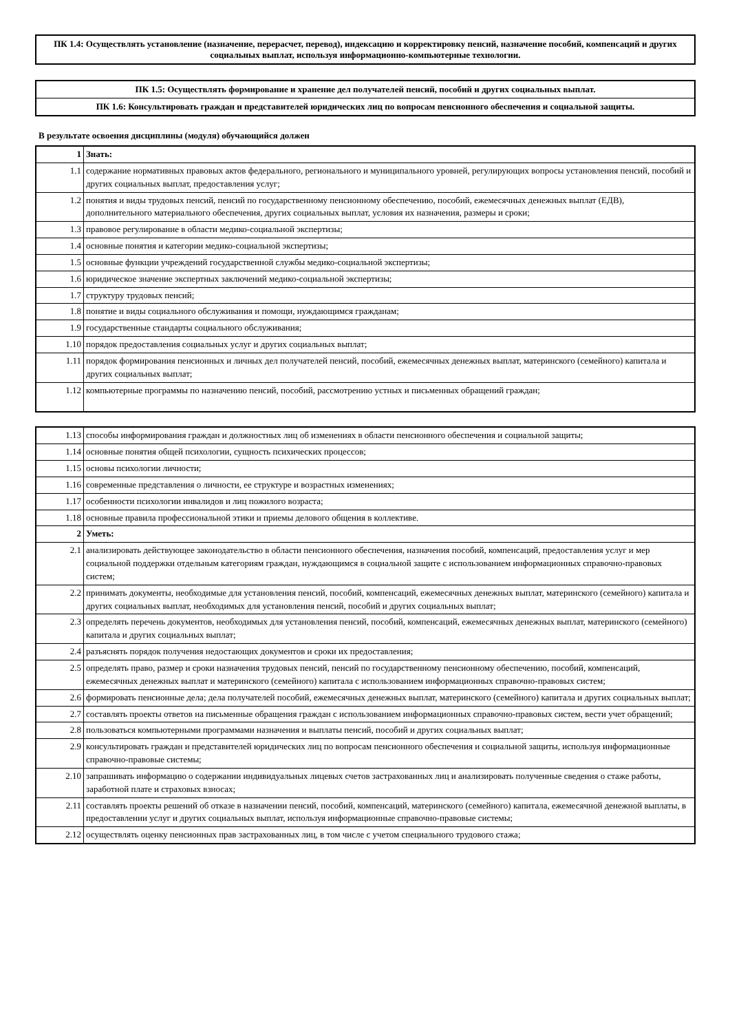ПК 1.4: Осуществлять установление (назначение, перерасчет, перевод), индексацию и корректировку пенсий, назначение пособий, компенсаций и других социальных выплат, используя информационно-компьютерные технологии.
ПК 1.5: Осуществлять формирование и хранение дел получателей пенсий, пособий и других социальных выплат.
ПК 1.6: Консультировать граждан и представителей юридических лиц по вопросам пенсионного обеспечения и социальной защиты.
В результате освоения дисциплины (модуля) обучающийся должен
| 1 | Знать: |
| 1.1 | содержание нормативных правовых актов федерального, регионального и муниципального уровней, регулирующих вопросы установления пенсий, пособий и других социальных выплат, предоставления услуг; |
| 1.2 | понятия и виды трудовых пенсий, пенсий по государственному пенсионному обеспечению, пособий, ежемесячных денежных выплат (ЕДВ), дополнительного материального обеспечения, других социальных выплат, условия их назначения, размеры и сроки; |
| 1.3 | правовое регулирование в области медико-социальной экспертизы; |
| 1.4 | основные понятия и категории медико-социальной экспертизы; |
| 1.5 | основные функции учреждений государственной службы медико-социальной экспертизы; |
| 1.6 | юридическое значение экспертных заключений медико-социальной экспертизы; |
| 1.7 | структуру трудовых пенсий; |
| 1.8 | понятие и виды социального обслуживания и помощи, нуждающимся гражданам; |
| 1.9 | государственные стандарты социального обслуживания; |
| 1.10 | порядок предоставления социальных услуг и других социальных выплат; |
| 1.11 | порядок формирования пенсионных и личных дел получателей пенсий, пособий, ежемесячных денежных выплат, материнского (семейного) капитала и других социальных выплат; |
| 1.12 | компьютерные программы по назначению пенсий, пособий, рассмотрению устных и письменных обращений граждан; |
| 1.13 | способы информирования граждан и должностных лиц об изменениях в области пенсионного обеспечения и социальной защиты; |
| 1.14 | основные понятия общей психологии, сущность психических процессов; |
| 1.15 | основы психологии личности; |
| 1.16 | современные представления о личности, ее структуре и возрастных изменениях; |
| 1.17 | особенности психологии инвалидов и лиц пожилого возраста; |
| 1.18 | основные правила профессиональной этики и приемы делового общения в коллективе. |
| 2 | Уметь: |
| 2.1 | анализировать действующее законодательство в области пенсионного обеспечения, назначения пособий, компенсаций, предоставления услуг и мер социальной поддержки отдельным категориям граждан, нуждающимся в социальной защите с использованием информационных справочно-правовых систем; |
| 2.2 | принимать документы, необходимые для установления пенсий, пособий, компенсаций, ежемесячных денежных выплат, материнского (семейного) капитала и других социальных выплат, необходимых для установления пенсий, пособий и других социальных выплат; |
| 2.3 | определять перечень документов, необходимых для установления пенсий, пособий, компенсаций, ежемесячных денежных выплат, материнского (семейного) капитала и других социальных выплат; |
| 2.4 | разъяснять порядок получения недостающих документов и сроки их предоставления; |
| 2.5 | определять право, размер и сроки назначения трудовых пенсий, пенсий по государственному пенсионному обеспечению, пособий, компенсаций, ежемесячных денежных выплат и материнского (семейного) капитала с использованием информационных справочно-правовых систем; |
| 2.6 | формировать пенсионные дела; дела получателей пособий, ежемесячных денежных выплат, материнского (семейного) капитала и других социальных выплат; |
| 2.7 | составлять проекты ответов на письменные обращения граждан с использованием информационных справочно-правовых систем, вести учет обращений; |
| 2.8 | пользоваться компьютерными программами назначения и выплаты пенсий, пособий и других социальных выплат; |
| 2.9 | консультировать граждан и представителей юридических лиц по вопросам пенсионного обеспечения и социальной защиты, используя информационные справочно-правовые системы; |
| 2.10 | запрашивать информацию о содержании индивидуальных лицевых счетов застрахованных лиц и анализировать полученные сведения о стаже работы, заработной плате и страховых взносах; |
| 2.11 | составлять проекты решений об отказе в назначении пенсий, пособий, компенсаций, материнского (семейного) капитала, ежемесячной денежной выплаты, в предоставлении услуг и других социальных выплат, используя информационные справочно-правовые системы; |
| 2.12 | осуществлять оценку пенсионных прав застрахованных лиц, в том числе с учетом специального трудового стажа; |